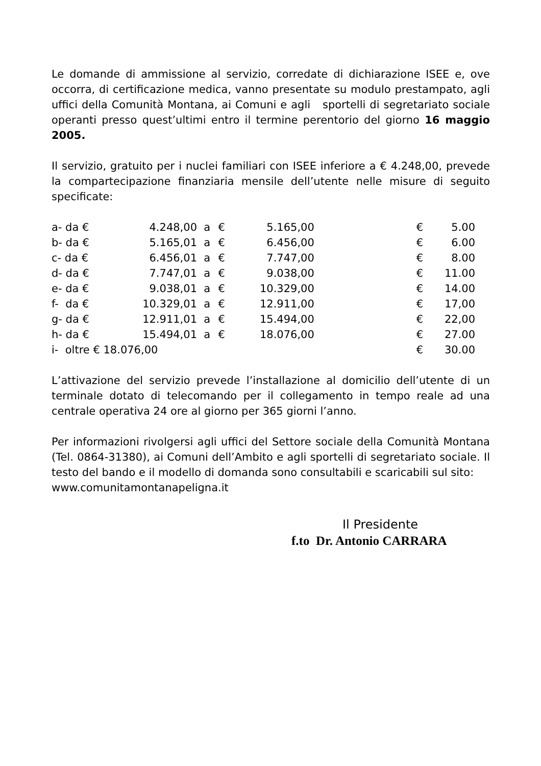Le domande di ammissione al servizio, corredate di dichiarazione ISEE e, ove occorra, di certificazione medica, vanno presentate su modulo prestampato, agli uffici della Comunità Montana, ai Comuni e agli sportelli di segretariato sociale operanti presso quest’ultimi entro il termine perentorio del giorno 16 maggio 2005.
Il servizio, gratuito per i nuclei familiari con ISEE inferiore a € 4.248,00, prevede la compartecipazione finanziaria mensile dell’utente nelle misure di seguito specificate:
| a- da € | 4.248,00 | a | € | 5.165,00 | | € | 5.00 |
| b- da € | 5.165,01 | a | € | 6.456,00 | | € | 6.00 |
| c- da € | 6.456,01 | a | € | 7.747,00 | | € | 8.00 |
| d- da € | 7.747,01 | a | € | 9.038,00 | | € | 11.00 |
| e- da € | 9.038,01 | a | € | 10.329,00 | | € | 14.00 |
| f- da € | 10.329,01 | a | € | 12.911,00 | | € | 17,00 |
| g- da € | 12.911,01 | a | € | 15.494,00 | | € | 22,00 |
| h- da € | 15.494,01 | a | € | 18.076,00 | | € | 27.00 |
| i- oltre € 18.076,00 | | | | | | € | 30.00 |
L’attivazione del servizio prevede l’installazione al domicilio dell’utente di un terminale dotato di telecomando per il collegamento in tempo reale ad una centrale operativa 24 ore al giorno per 365 giorni l’anno.
Per informazioni rivolgersi agli uffici del Settore sociale della Comunità Montana (Tel. 0864-31380), ai Comuni dell’Ambito e agli sportelli di segretariato sociale. Il testo del bando e il modello di domanda sono consultabili e scaricabili sul sito:
www.comunitamontanapeligna.it
Il Presidente
f.to Dr. Antonio CARRARA